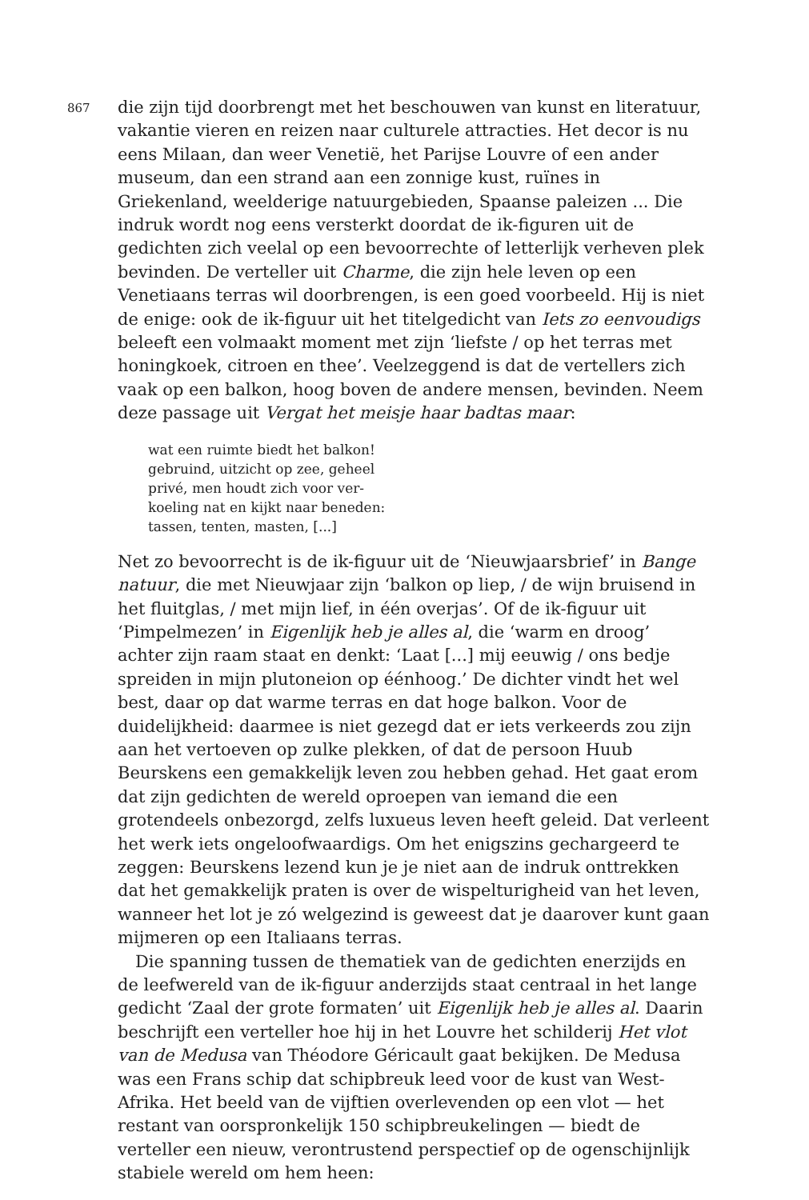867
die zijn tijd doorbrengt met het beschouwen van kunst en literatuur, vakantie vieren en reizen naar culturele attracties. Het decor is nu eens Milaan, dan weer Venetië, het Parijse Louvre of een ander museum, dan een strand aan een zonnige kust, ruïnes in Griekenland, weelderige natuurgebieden, Spaanse paleizen ... Die indruk wordt nog eens versterkt doordat de ik-figuren uit de gedichten zich veelal op een bevoorrechte of letterlijk verheven plek bevinden. De verteller uit Charme, die zijn hele leven op een Venetiaans terras wil doorbrengen, is een goed voorbeeld. Hij is niet de enige: ook de ik-figuur uit het titelgedicht van Iets zo eenvoudigs beleeft een volmaakt moment met zijn ‘liefste / op het terras met honingkoek, citroen en thee’. Veelzeggend is dat de vertellers zich vaak op een balkon, hoog boven de andere mensen, bevinden. Neem deze passage uit Vergat het meisje haar badtas maar:
wat een ruimte biedt het balkon!
gebruind, uitzicht op zee, geheel
privé, men houdt zich voor ver-
koeling nat en kijkt naar beneden:
tassen, tenten, masten, [...]
Net zo bevoorrecht is de ik-figuur uit de ‘Nieuwjaarsbrief’ in Bange natuur, die met Nieuwjaar zijn ‘balkon op liep, / de wijn bruisend in het fluitglas, / met mijn lief, in één overjas’. Of de ik-figuur uit ‘Pimpelmezen’ in Eigenlijk heb je alles al, die ‘warm en droog’ achter zijn raam staat en denkt: ‘Laat [...] mij eeuwig / ons bedje spreiden in mijn plutoneion op éénhoog.’ De dichter vindt het wel best, daar op dat warme terras en dat hoge balkon. Voor de duidelijkheid: daarmee is niet gezegd dat er iets verkeerds zou zijn aan het vertoeven op zulke plekken, of dat de persoon Huub Beurskens een gemakkelijk leven zou hebben gehad. Het gaat erom dat zijn gedichten de wereld oproepen van iemand die een grotendeels onbezorgd, zelfs luxueus leven heeft geleid. Dat verleent het werk iets ongeloofwaardigs. Om het enigszins gechargeerd te zeggen: Beurskens lezend kun je je niet aan de indruk onttrekken dat het gemakkelijk praten is over de wispelturigheid van het leven, wanneer het lot je zó welgezind is geweest dat je daarover kunt gaan mijmeren op een Italiaans terras.
Die spanning tussen de thematiek van de gedichten enerzijds en de leefwereld van de ik-figuur anderzijds staat centraal in het lange gedicht ‘Zaal der grote formaten’ uit Eigenlijk heb je alles al. Daarin beschrijft een verteller hoe hij in het Louvre het schilderij Het vlot van de Medusa van Théodore Géricault gaat bekijken. De Medusa was een Frans schip dat schipbreuk leed voor de kust van West-Afrika. Het beeld van de vijftien overlevenden op een vlot — het restant van oorspronkelijk 150 schipbreukelingen — biedt de verteller een nieuw, verontrustend perspectief op de ogenschijnlijk stabiele wereld om hem heen: